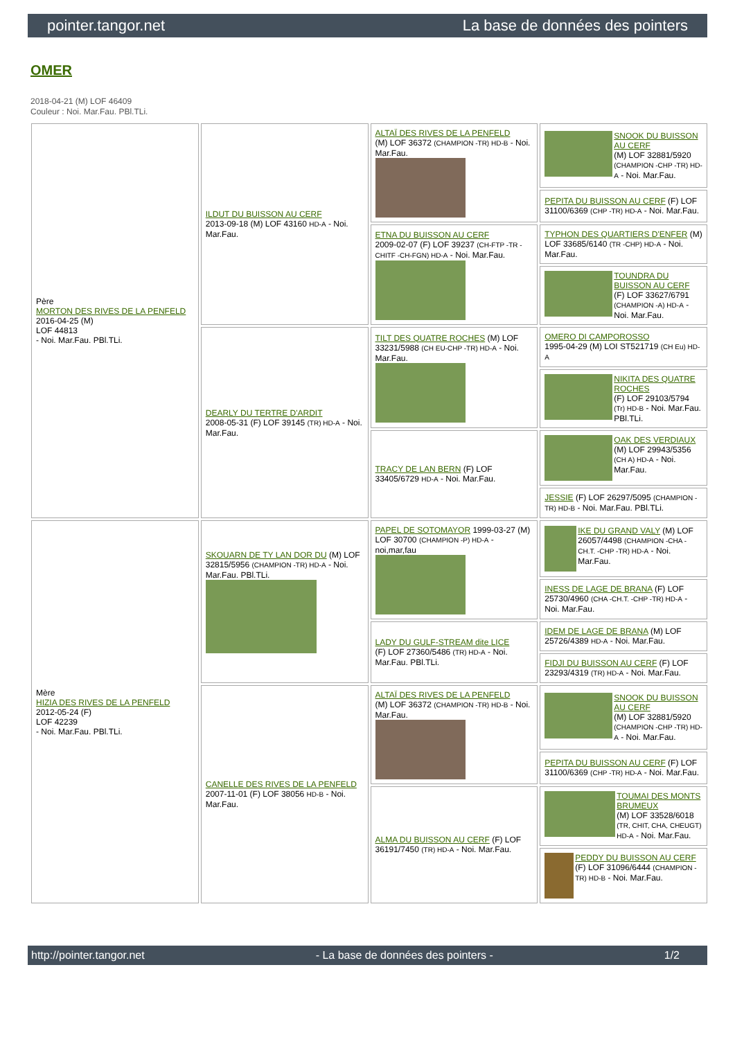pointer.tangor.net La base de données des pointers
OMER
2018-04-21 (M) LOF 46409
Couleur : Noi. Mar.Fau. PBl.TLi.
| Père MORTON DES RIVES DE LA PENFELD 2016-04-25 (M) LOF 44813 - Noi. Mar.Fau. PBl.TLi. | ILDUT DU BUISSON AU CERF 2013-09-18 (M) LOF 43160 HD-A - Noi. Mar.Fau. | ALTAÏ DES RIVES DE LA PENFELD (M) LOF 36372 (CHAMPION -TR) HD-B - Noi. Mar.Fau. | SNOOK DU BUISSON AU CERF (M) LOF 32881/5920 (CHAMPION -CHP -TR) HD-A - Noi. Mar.Fau. |
| | | | PEPITA DU BUISSON AU CERF (F) LOF 31100/6369 (CHP -TR) HD-A - Noi. Mar.Fau. |
| | | ETNA DU BUISSON AU CERF 2009-02-07 (F) LOF 39237 (CH-FTP -TR -CHITF -CH-FGN) HD-A - Noi. Mar.Fau. | TYPHON DES QUARTIERS D'ENFER (M) LOF 33685/6140 (TR -CHP) HD-A - Noi. Mar.Fau. |
| | | | TOUNDRA DU BUISSON AU CERF (F) LOF 33627/6791 (CHAMPION -A) HD-A - Noi. Mar.Fau. |
| | DEARLY DU TERTRE D'ARDIT 2008-05-31 (F) LOF 39145 (TR) HD-A - Noi. Mar.Fau. | TILT DES QUATRE ROCHES (M) LOF 33231/5988 (CH EU-CHP -TR) HD-A - Noi. Mar.Fau. | OMERO DI CAMPOROSSO 1995-04-29 (M) LOI ST521719 (CH Eu) HD-A |
| | | | NIKITA DES QUATRE ROCHES (F) LOF 29103/5794 (Tr) HD-B - Noi. Mar.Fau. PBl.TLi. |
| | | TRACY DE LAN BERN (F) LOF 33405/6729 HD-A - Noi. Mar.Fau. | OAK DES VERDIAUX (M) LOF 29943/5356 (CH A) HD-A - Noi. Mar.Fau. |
| | | | JESSIE (F) LOF 26297/5095 (CHAMPION -TR) HD-B - Noi. Mar.Fau. PBl.TLi. |
| Mère HIZIA DES RIVES DE LA PENFELD 2012-05-24 (F) LOF 42239 - Noi. Mar.Fau. PBl.TLi. | SKOUARN DE TY LAN DOR DU (M) LOF 32815/5956 (CHAMPION -TR) HD-A - Noi. Mar.Fau. PBl.TLi. | PAPEL DE SOTOMAYOR 1999-03-27 (M) LOF 30700 (CHAMPION -P) HD-A - noi,mar,fau | IKE DU GRAND VALY (M) LOF 26057/4498 (CHAMPION -CHA -CH.T. -CHP -TR) HD-A - Noi. Mar.Fau. |
| | | | INESS DE LAGE DE BRANA (F) LOF 25730/4960 (CHA -CH.T. -CHP -TR) HD-A - Noi. Mar.Fau. |
| | | LADY DU GULF-STREAM dite LICE (F) LOF 27360/5486 (TR) HD-A - Noi. Mar.Fau. PBl.TLi. | IDEM DE LAGE DE BRANA (M) LOF 25726/4389 HD-A - Noi. Mar.Fau. |
| | | | FIDJI DU BUISSON AU CERF (F) LOF 23293/4319 (TR) HD-A - Noi. Mar.Fau. |
| | CANELLE DES RIVES DE LA PENFELD 2007-11-01 (F) LOF 38056 HD-B - Noi. Mar.Fau. | ALTAÏ DES RIVES DE LA PENFELD (M) LOF 36372 (CHAMPION -TR) HD-B - Noi. Mar.Fau. | SNOOK DU BUISSON AU CERF (M) LOF 32881/5920 (CHAMPION -CHP -TR) HD-A - Noi. Mar.Fau. |
| | | | PEPITA DU BUISSON AU CERF (F) LOF 31100/6369 (CHP -TR) HD-A - Noi. Mar.Fau. |
| | | ALMA DU BUISSON AU CERF (F) LOF 36191/7450 (TR) HD-A - Noi. Mar.Fau. | TOUMAI DES MONTS BRUMEUX (M) LOF 33528/6018 (TR, CHIT, CHA, CHEUGT) HD-A - Noi. Mar.Fau. |
| | | | PEDDY DU BUISSON AU CERF (F) LOF 31096/6444 (CHAMPION -TR) HD-B - Noi. Mar.Fau. |
http://pointer.tangor.net - La base de données des pointers - 1/2